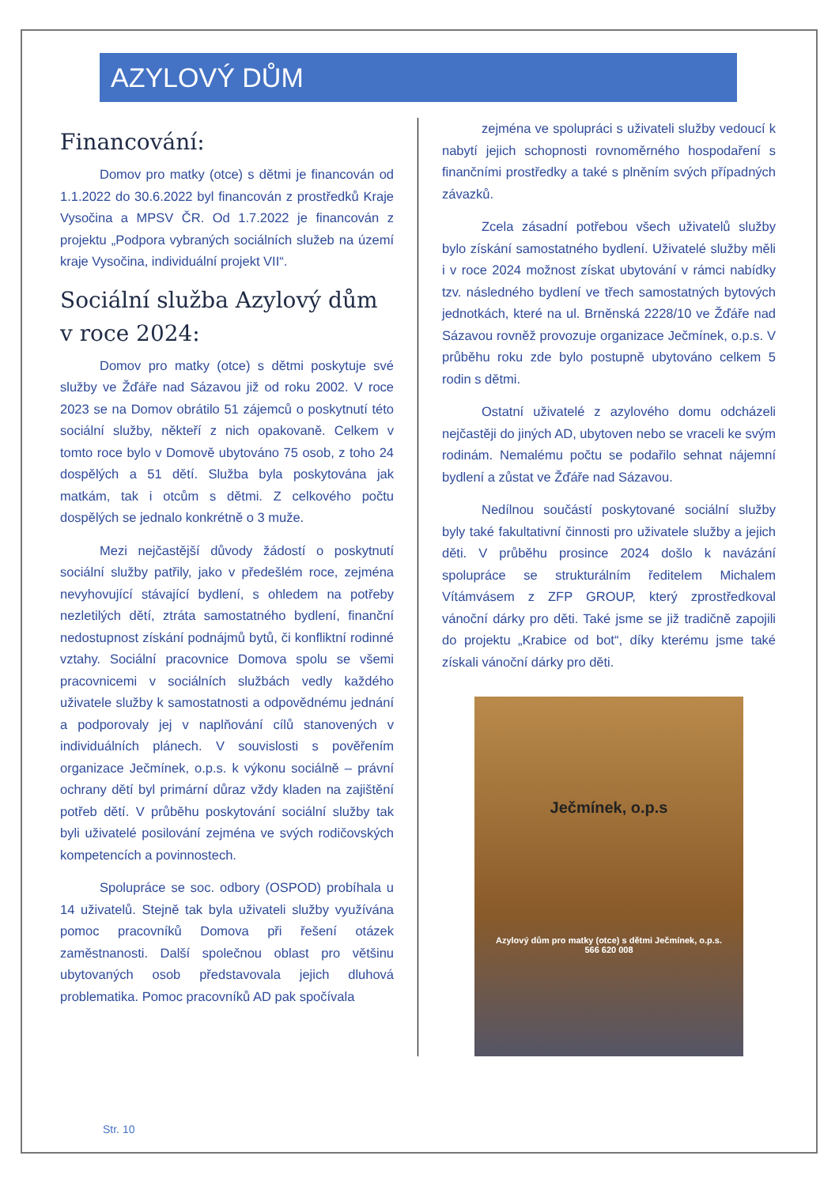AZYLOVÝ DŮM
Financování:
Domov pro matky (otce) s dětmi je financován od 1.1.2022 do 30.6.2022 byl financován z prostředků Kraje Vysočina a MPSV ČR. Od 1.7.2022 je financován z projektu „Podpora vybraných sociálních služeb na území kraje Vysočina, individuální projekt VII“.
Sociální služba Azylový dům v roce 2024:
Domov pro matky (otce) s dětmi poskytuje své služby ve Žďáře nad Sázavou již od roku 2002. V roce 2023 se na Domov obrátilo 51 zájemců o poskytnutí této sociální služby, někteří z nich opakovaně. Celkem v tomto roce bylo v Domově ubytováno 75 osob, z toho 24 dospělých a 51 dětí. Služba byla poskytována jak matkám, tak i otcům s dětmi. Z celkového počtu dospělých se jednalo konkrétně o 3 muže.
Mezi nejčastější důvody žádostí o poskytnutí sociální služby patřily, jako v předešlém roce, zejména nevyhovující stávající bydlení, s ohledem na potřeby nezletilých dětí, ztráta samostatného bydlení, finanční nedostupnost získání podnájmů bytů, či konfliktní rodinné vztahy. Sociální pracovnice Domova spolu se všemi pracovnicemi v sociálních službách vedly každého uživatele služby k samostatnosti a odpovědnému jednání a podporovaly jej v naplňování cílů stanovených v individuálních plánech. V souvislosti s pověřením organizace Ječmínek, o.p.s. k výkonu sociálně – právní ochrany dětí byl primární důraz vždy kladen na zajištění potřeb dětí. V průběhu poskytování sociální služby tak byli uživatelé posilování zejména ve svých rodičovských kompetencích a povinnostech.
Spolupráce se soc. odbory (OSPOD) probíhala u 14 uživatelů. Stejně tak byla uživateli služby využívána pomoc pracovníků Domova při řešení otázek zaměstnanosti. Další společnou oblast pro většinu ubytovaných osob představovala jejich dluhová problematika. Pomoc pracovníků AD pak spočívala
zejména ve spolupráci s uživateli služby vedoucí k nabytí jejich schopnosti rovnoměrného hospodaření s finančními prostředky a také s plněním svých případných závazků.
Zcela zásadní potřebou všech uživatelů služby bylo získání samostatného bydlení. Uživatelé služby měli i v roce 2024 možnost získat ubytování v rámci nabídky tzv. následného bydlení ve třech samostatných bytových jednotkách, které na ul. Brněnská 2228/10 ve Žďáře nad Sázavou rovněž provozuje organizace Ječmínek, o.p.s. V průběhu roku zde bylo postupně ubytováno celkem 5 rodin s dětmi.
Ostatní uživatelé z azylového domu odcházeli nejčastěji do jiných AD, ubytoven nebo se vraceli ke svým rodinám. Nemalému počtu se podařilo sehnat nájemní bydlení a zůstat ve Žďáře nad Sázavou.
Nedílnou součástí poskytované sociální služby byly také fakultativní činnosti pro uživatele služby a jejich děti. V průběhu prosince 2024 došlo k navázání spolupráce se strukturálním ředitelem Michalem Vítámvásem z ZFP GROUP, který zprostředkoval vánoční dárky pro děti. Také jsme se již tradičně zapojili do projektu „Krabice od bot“, díky kterému jsme také získali vánoční dárky pro děti.
Ječmínek, o.p.s
Azylový dům pro matky (otce) s dětmi Ječmínek, o.p.s.
566 620 008
Str. 10